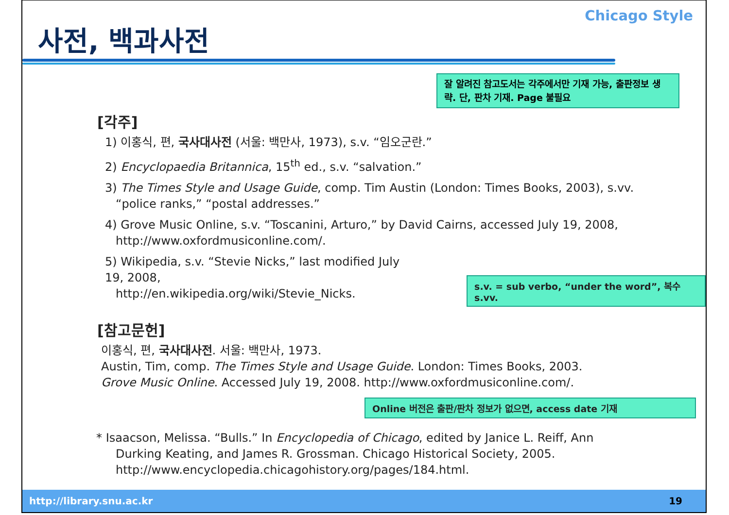사전, 백과사전
Chicago Style
잘 알려진 참고도서는 각주에서만 기재 가능, 출판정보 생략. 단, 판차 기재. Page 불필요
[각주]
1) 이홍식, 편, 국사대사전 (서울: 백만사, 1973), s.v. “임오군란.”
2) Encyclopaedia Britannica, 15<sup>th</sup> ed., s.v. “salvation.”
3) The Times Style and Usage Guide, comp. Tim Austin (London: Times Books, 2003), s.vv.
“police ranks,” “postal addresses.”
4) Grove Music Online, s.v. “Toscanini, Arturo,” by David Cairns, accessed July 19, 2008,
http://www.oxfordmusiconline.com/.
5) Wikipedia, s.v. “Stevie Nicks,” last modified July 19, 2008,
http://en.wikipedia.org/wiki/Stevie_Nicks.
s.v. = sub verbo, “under the word”, 복수 s.vv.
[참고문헌]
이홍식, 편, 국사대사전. 서울: 백만사, 1973.
Austin, Tim, comp. The Times Style and Usage Guide. London: Times Books, 2003.
Grove Music Online. Accessed July 19, 2008. http://www.oxfordmusiconline.com/.
Online 버전은 출판/판차 정보가 없으면, access date 기재
* Isaacson, Melissa. “Bulls.” In Encyclopedia of Chicago, edited by Janice L. Reiff, Ann
Durking Keating, and James R. Grossman. Chicago Historical Society, 2005.
http://www.encyclopedia.chicagohistory.org/pages/184.html.
http://library.snu.ac.kr 19